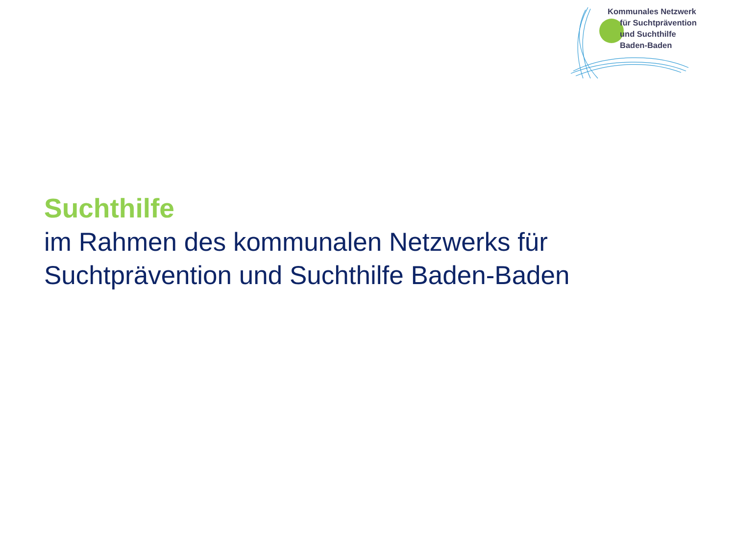Kommunales Netzwerk
für Suchtprävention
und Suchthilfe
Baden-Baden
Suchthilfe
im Rahmen des kommunalen Netzwerks für
Suchtprävention und Suchthilfe Baden-Baden